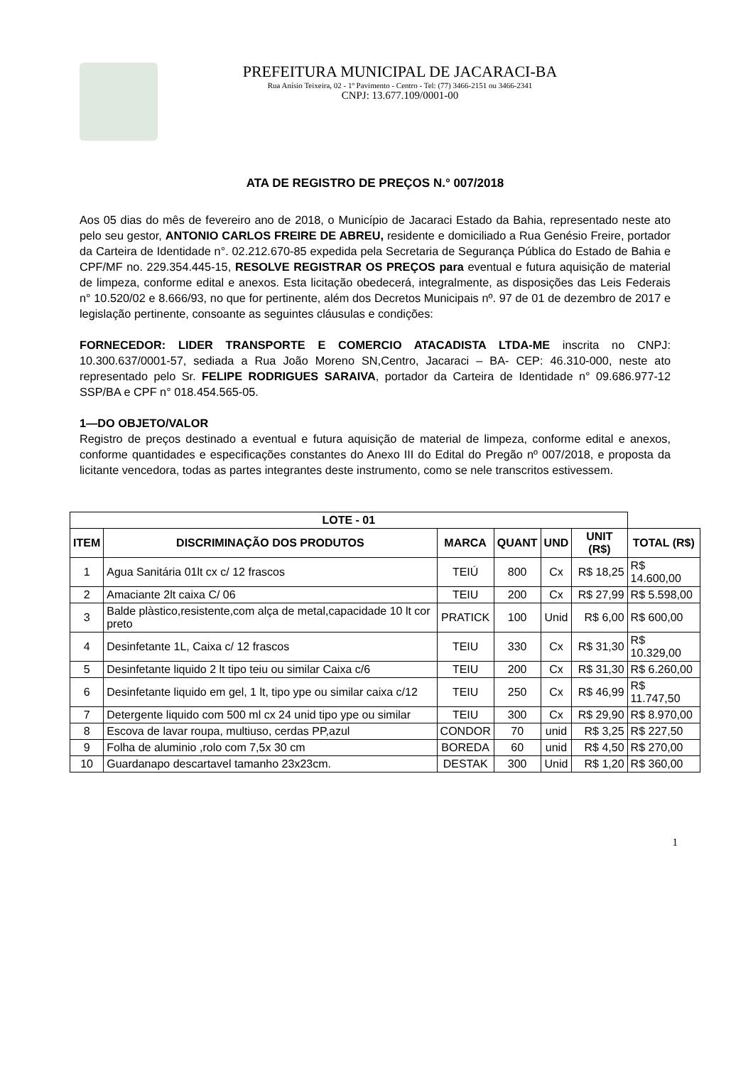PREFEITURA MUNICIPAL DE JACARACI-BA
Rua Anísio Teixeira, 02 - 1º Pavimento - Centro - Tel: (77) 3466-2151 ou 3466-2341
CNPJ: 13.677.109/0001-00
ATA DE REGISTRO DE PREÇOS N.° 007/2018
Aos 05 dias do mês de fevereiro ano de 2018, o Município de Jacaraci Estado da Bahia, representado neste ato pelo seu gestor, ANTONIO CARLOS FREIRE DE ABREU, residente e domiciliado a Rua Genésio Freire, portador da Carteira de Identidade n°. 02.212.670-85 expedida pela Secretaria de Segurança Pública do Estado de Bahia e CPF/MF no. 229.354.445-15, RESOLVE REGISTRAR OS PREÇOS para eventual e futura aquisição de material de limpeza, conforme edital e anexos. Esta licitação obedecerá, integralmente, as disposições das Leis Federais n° 10.520/02 e 8.666/93, no que for pertinente, além dos Decretos Municipais nº. 97 de 01 de dezembro de 2017 e legislação pertinente, consoante as seguintes cláusulas e condições:
FORNECEDOR: LIDER TRANSPORTE E COMERCIO ATACADISTA LTDA-ME inscrita no CNPJ: 10.300.637/0001-57, sediada a Rua João Moreno SN,Centro, Jacaraci – BA- CEP: 46.310-000, neste ato representado pelo Sr. FELIPE RODRIGUES SARAIVA, portador da Carteira de Identidade n° 09.686.977-12 SSP/BA e CPF n° 018.454.565-05.
1—DO OBJETO/VALOR
Registro de preços destinado a eventual e futura aquisição de material de limpeza, conforme edital e anexos, conforme quantidades e especificações constantes do Anexo III do Edital do Pregão nº 007/2018, e proposta da licitante vencedora, todas as partes integrantes deste instrumento, como se nele transcritos estivessem.
| LOTE - 01 | | | | | | |
| ITEM | DISCRIMINAÇÃO DOS PRODUTOS | MARCA | QUANT | UND | UNIT (R$) | TOTAL (R$) |
| 1 | Agua Sanitária 01lt cx c/ 12 frascos | TEIÚ | 800 | Cx | R$ 18,25 | R$ 14.600,00 |
| 2 | Amaciante 2lt caixa C/ 06 | TEIU | 200 | Cx | R$ 27,99 | R$ 5.598,00 |
| 3 | Balde plàstico,resistente,com alça de metal,capacidade 10 lt cor preto | PRATICK | 100 | Unid | R$ 6,00 | R$ 600,00 |
| 4 | Desinfetante 1L, Caixa c/ 12 frascos | TEIU | 330 | Cx | R$ 31,30 | R$ 10.329,00 |
| 5 | Desinfetante liquido 2 lt tipo teiu ou similar Caixa c/6 | TEIU | 200 | Cx | R$ 31,30 | R$ 6.260,00 |
| 6 | Desinfetante liquido em gel, 1 lt, tipo ype ou similar caixa c/12 | TEIU | 250 | Cx | R$ 46,99 | R$ 11.747,50 |
| 7 | Detergente liquido com 500 ml cx 24 unid tipo ype ou similar | TEIU | 300 | Cx | R$ 29,90 | R$ 8.970,00 |
| 8 | Escova de lavar roupa, multiuso, cerdas PP,azul | CONDOR | 70 | unid | R$ 3,25 | R$ 227,50 |
| 9 | Folha de aluminio ,rolo com 7,5x 30 cm | BOREDA | 60 | unid | R$ 4,50 | R$ 270,00 |
| 10 | Guardanapo descartavel tamanho 23x23cm. | DESTAK | 300 | Unid | R$ 1,20 | R$ 360,00 |
1